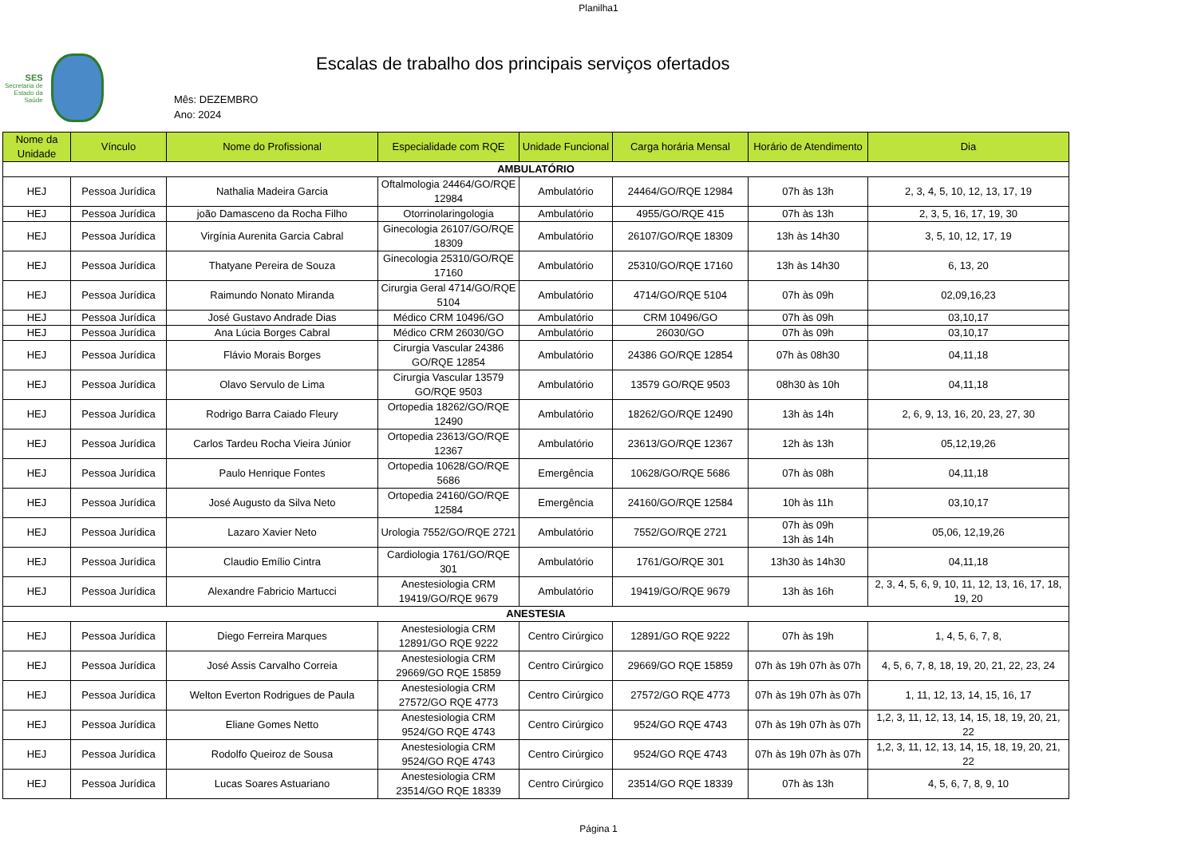Planilha1
SES
Secretaria de
Estado da
Saúde
Escalas de trabalho dos principais serviços ofertados
Mês: DEZEMBRO
Ano: 2024
| Nome da Unidade | Vínculo | Nome do Profissional | Especialidade com RQE | Unidade Funcional | Carga horária Mensal | Horário de Atendimento | Dia |
| --- | --- | --- | --- | --- | --- | --- | --- |
| AMBULATÓRIO | | | | | | | |
| HEJ | Pessoa Jurídica | Nathalia Madeira Garcia | Oftalmologia 24464/GO/RQE 12984 | Ambulatório | 24464/GO/RQE 12984 | 07h às 13h | 2, 3, 4, 5, 10, 12, 13, 17, 19 |
| HEJ | Pessoa Jurídica | joão Damasceno da Rocha Filho | Otorrinolaringologia | Ambulatório | 4955/GO/RQE 415 | 07h às 13h | 2, 3, 5, 16, 17, 19, 30 |
| HEJ | Pessoa Jurídica | Virgínia Aurenita Garcia Cabral | Ginecologia 26107/GO/RQE 18309 | Ambulatório | 26107/GO/RQE 18309 | 13h às 14h30 | 3, 5, 10, 12, 17, 19 |
| HEJ | Pessoa Jurídica | Thatyane Pereira de Souza | Ginecologia 25310/GO/RQE 17160 | Ambulatório | 25310/GO/RQE 17160 | 13h às 14h30 | 6, 13, 20 |
| HEJ | Pessoa Jurídica | Raimundo Nonato Miranda | Cirurgia Geral 4714/GO/RQE 5104 | Ambulatório | 4714/GO/RQE 5104 | 07h às 09h | 02,09,16,23 |
| HEJ | Pessoa Jurídica | José Gustavo Andrade Dias | Médico CRM 10496/GO | Ambulatório | CRM 10496/GO | 07h às 09h | 03,10,17 |
| HEJ | Pessoa Jurídica | Ana Lúcia Borges Cabral | Médico CRM 26030/GO | Ambulatório | 26030/GO | 07h às 09h | 03,10,17 |
| HEJ | Pessoa Jurídica | Flávio Morais Borges | Cirurgia Vascular 24386 GO/RQE 12854 | Ambulatório | 24386 GO/RQE 12854 | 07h às 08h30 | 04,11,18 |
| HEJ | Pessoa Jurídica | Olavo Servulo de Lima | Cirurgia Vascular 13579 GO/RQE 9503 | Ambulatório | 13579 GO/RQE 9503 | 08h30 às 10h | 04,11,18 |
| HEJ | Pessoa Jurídica | Rodrigo Barra Caiado Fleury | Ortopedia 18262/GO/RQE 12490 | Ambulatório | 18262/GO/RQE 12490 | 13h às 14h | 2, 6, 9, 13, 16, 20, 23, 27, 30 |
| HEJ | Pessoa Jurídica | Carlos Tardeu Rocha Vieira Júnior | Ortopedia 23613/GO/RQE 12367 | Ambulatório | 23613/GO/RQE 12367 | 12h às 13h | 05,12,19,26 |
| HEJ | Pessoa Jurídica | Paulo Henrique Fontes | Ortopedia 10628/GO/RQE 5686 | Emergência | 10628/GO/RQE 5686 | 07h às 08h | 04,11,18 |
| HEJ | Pessoa Jurídica | José Augusto da Silva Neto | Ortopedia 24160/GO/RQE 12584 | Emergência | 24160/GO/RQE 12584 | 10h às 11h | 03,10,17 |
| HEJ | Pessoa Jurídica | Lazaro Xavier Neto | Urologia 7552/GO/RQE 2721 | Ambulatório | 7552/GO/RQE 2721 | 07h às 09h 13h às 14h | 05,06, 12,19,26 |
| HEJ | Pessoa Jurídica | Claudio Emílio Cintra | Cardiologia 1761/GO/RQE 301 | Ambulatório | 1761/GO/RQE 301 | 13h30 às 14h30 | 04,11,18 |
| HEJ | Pessoa Jurídica | Alexandre Fabricio Martucci | Anestesiologia CRM 19419/GO/RQE 9679 | Ambulatório | 19419/GO/RQE 9679 | 13h às 16h | 2, 3, 4, 5, 6, 9, 10, 11, 12, 13, 16, 17, 18, 19, 20 |
| ANESTESIA | | | | | | | |
| HEJ | Pessoa Jurídica | Diego Ferreira Marques | Anestesiologia CRM 12891/GO RQE 9222 | Centro Cirúrgico | 12891/GO RQE 9222 | 07h às 19h | 1, 4, 5, 6, 7, 8, |
| HEJ | Pessoa Jurídica | José Assis Carvalho Correia | Anestesiologia CRM 29669/GO RQE 15859 | Centro Cirúrgico | 29669/GO RQE 15859 | 07h às 19h 07h às 07h | 4, 5, 6, 7, 8, 18, 19, 20, 21, 22, 23, 24 |
| HEJ | Pessoa Jurídica | Welton Everton Rodrigues de Paula | Anestesiologia CRM 27572/GO RQE 4773 | Centro Cirúrgico | 27572/GO RQE 4773 | 07h às 19h 07h às 07h | 1, 11, 12, 13, 14, 15, 16, 17 |
| HEJ | Pessoa Jurídica | Eliane Gomes Netto | Anestesiologia CRM 9524/GO RQE 4743 | Centro Cirúrgico | 9524/GO RQE 4743 | 07h às 19h 07h às 07h | 1,2, 3, 11, 12, 13, 14, 15, 18, 19, 20, 21, 22 |
| HEJ | Pessoa Jurídica | Rodolfo Queiroz de Sousa | Anestesiologia CRM 9524/GO RQE 4743 | Centro Cirúrgico | 9524/GO RQE 4743 | 07h às 19h 07h às 07h | 1,2, 3, 11, 12, 13, 14, 15, 18, 19, 20, 21, 22 |
| HEJ | Pessoa Jurídica | Lucas Soares Astuariano | Anestesiologia CRM 23514/GO RQE 18339 | Centro Cirúrgico | 23514/GO RQE 18339 | 07h às 13h | 4, 5, 6, 7, 8, 9, 10 |
Página 1